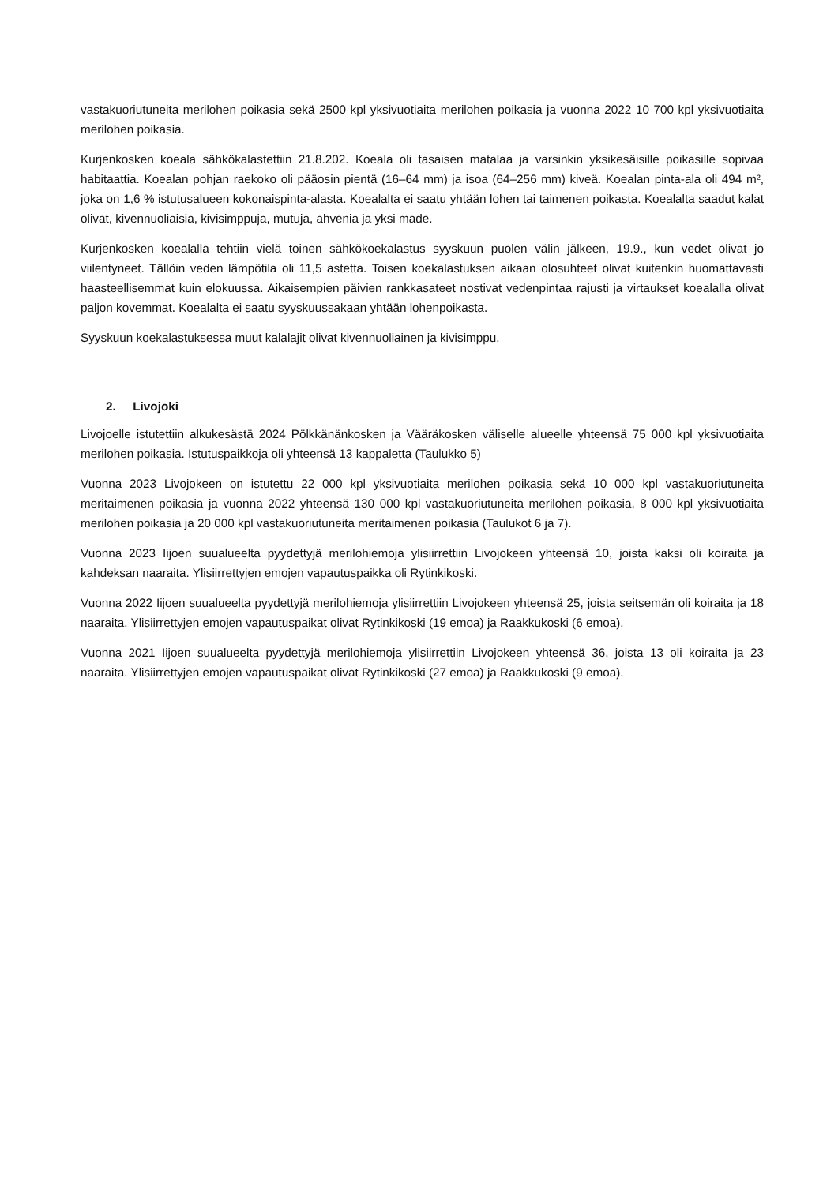vastakuoriutuneita merilohen poikasia sekä 2500 kpl yksivuotiaita merilohen poikasia ja vuonna 2022 10 700 kpl yksivuotiaita merilohen poikasia.
Kurjenkosken koeala sähkökalastettiin 21.8.202. Koeala oli tasaisen matalaa ja varsinkin yksikesäisille poikasille sopivaa habitaattia. Koealan pohjan raekoko oli pääosin pientä (16–64 mm) ja isoa (64–256 mm) kiveä. Koealan pinta-ala oli 494 m², joka on 1,6 % istutusalueen kokonaispinta-alasta. Koealalta ei saatu yhtään lohen tai taimenen poikasta. Koealalta saadut kalat olivat, kivennuoliaisia, kivisimppuja, mutuja, ahvenia ja yksi made.
Kurjenkosken koealalla tehtiin vielä toinen sähkökoekalastus syyskuun puolen välin jälkeen, 19.9., kun vedet olivat jo viilentyneet. Tällöin veden lämpötila oli 11,5 astetta. Toisen koekalastuksen aikaan olosuhteet olivat kuitenkin huomattavasti haasteellisemmat kuin elokuussa. Aikaisempien päivien rankkasateet nostivat vedenpintaa rajusti ja virtaukset koealalla olivat paljon kovemmat. Koealalta ei saatu syyskuussakaan yhtään lohenpoikasta.
Syyskuun koekalastuksessa muut kalalajit olivat kivennuoliainen ja kivisimppu.
2. Livojoki
Livojoelle istutettiin alkukesästä 2024 Pölkkänänkosken ja Vääräkosken väliselle alueelle yhteensä 75 000 kpl yksivuotiaita merilohen poikasia. Istutuspaikkoja oli yhteensä 13 kappaletta (Taulukko 5)
Vuonna 2023 Livojokeen on istutettu 22 000 kpl yksivuotiaita merilohen poikasia sekä 10 000 kpl vastakuoriutuneita meritaimenen poikasia ja vuonna 2022 yhteensä 130 000 kpl vastakuoriutuneita merilohen poikasia, 8 000 kpl yksivuotiaita merilohen poikasia ja 20 000 kpl vastakuoriutuneita meritaimenen poikasia (Taulukot 6 ja 7).
Vuonna 2023 Iijoen suualueelta pyydettyjä merilohiemoja ylisiirrettiin Livojokeen yhteensä 10, joista kaksi oli koiraita ja kahdeksan naaraita. Ylisiirrettyjen emojen vapautuspaikka oli Rytinkikoski.
Vuonna 2022 Iijoen suualueelta pyydettyjä merilohiemoja ylisiirrettiin Livojokeen yhteensä 25, joista seitsemän oli koiraita ja 18 naaraita. Ylisiirrettyjen emojen vapautuspaikat olivat Rytinkikoski (19 emoa) ja Raakkukoski (6 emoa).
Vuonna 2021 Iijoen suualueelta pyydettyjä merilohiemoja ylisiirrettiin Livojokeen yhteensä 36, joista 13 oli koiraita ja 23 naaraita. Ylisiirrettyjen emojen vapautuspaikat olivat Rytinkikoski (27 emoa) ja Raakkukoski (9 emoa).